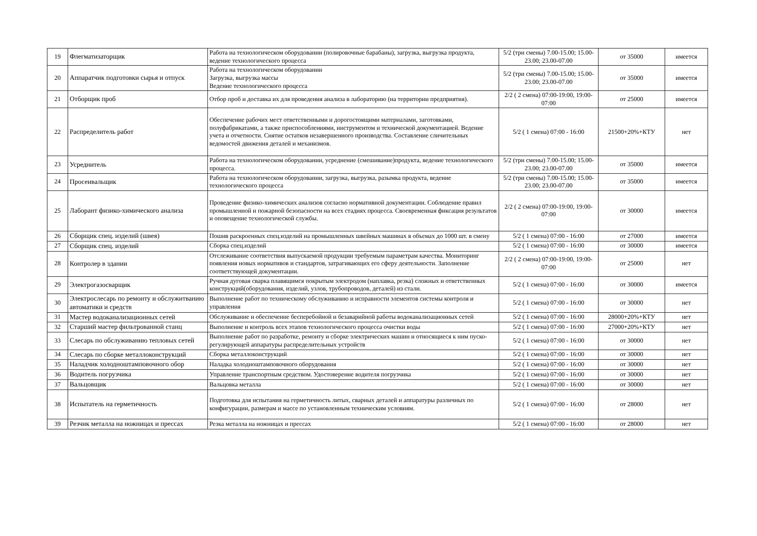| 19 | Флегматизаторщик | Работа на технологическом оборудовании (полировочные барабаны), загрузка, выгрузка продукта, ведение технологического процесса | 5/2 (три смены) 7.00-15.00; 15.00-23.00; 23.00-07.00 | от 35000 | имеется |
| 20 | Аппаратчик подготовки сырья и отпуск | Работа на технологическом оборудовании Загрузка, выгрузка массы Ведение технологического процесса | 5/2 (три смены) 7.00-15.00; 15.00-23.00; 23.00-07.00 | от 35000 | имеется |
| 21 | Отборщик проб | Отбор проб и доставка их для проведения анализа в лабораторию (на территории предприятия). | 2/2 ( 2 смена) 07:00-19:00, 19:00-07:00 | от 25000 | имеется |
| 22 | Распределитель работ | Обеспечение рабочих мест ответственными и дорогостоящими материалами, заготовками, полуфабрикатами, а также приспособлениями, инструментом и технической документацией. Ведение учета и отчетности. Снятие остатков незавершенного производства. Составление сличительных ведомостей движения деталей и механизмов. | 5/2 ( 1 смена) 07:00 - 16:00 | 21500+20%+КТУ | нет |
| 23 | Усреднитель | Работа на технологическом оборудовании, усреднение (смешивание)продукта, ведение технологического процесса. | 5/2 (три смены) 7.00-15.00; 15.00-23.00; 23.00-07.00 | от 35000 | имеется |
| 24 | Просеивальщик | Работа на технологическом оборудовании, загрузка, выгрузка, разымка продукта, ведение технологического процесса | 5/2 (три смены) 7.00-15.00; 15.00-23.00; 23.00-07.00 | от 35000 | имеется |
| 25 | Лаборант физико-химического анализа | Проведение физико-химических анализов согласно нормативной документации. Соблюдение правил промышленной и пожарной безопасности на всех стадиях процесса. Своевременная фиксация результатов и оповещение технологической службы. | 2/2 ( 2 смена) 07:00-19:00, 19:00-07:00 | от 30000 | имеется |
| 26 | Сборщик спец. изделий (швея) | Пошив раскроенных спец.изделий на промышленных швейных машинах в объемах до 1000 шт. в смену | 5/2 ( 1 смена) 07:00 - 16:00 | от 27000 | имеется |
| 27 | Сборщик спец. изделий | Сборка спец.изделий | 5/2 ( 1 смена) 07:00 - 16:00 | от 30000 | имеется |
| 28 | Контролер в здании | Отслеживание соответствия выпускаемой продукции требуемым параметрам качества. Мониторинг появления новых нормативов и стандартов, затрагивающих его сферу деятельности. Заполнение соответствующей документации. | 2/2 ( 2 смена) 07:00-19:00, 19:00-07:00 | от 25000 | нет |
| 29 | Электрогазосварщик | Ручная дуговая сварка плавящимся покрытым электродом (наплавка, резка) сложных и ответственных конструкций(оборудования, изделий, узлов, трубопроводов, деталей) из стали. | 5/2 ( 1 смена) 07:00 - 16:00 | от 30000 | имеется |
| 30 | Электрослесарь по ремонту и обслужитванию автоматики и средств | Выполнение работ по техническому обслуживанию и исправности элементов системы контроля и управления | 5/2 ( 1 смена) 07:00 - 16:00 | от 30000 | нет |
| 31 | Мастер водоканализационных сетей | Обслуживание и обеспечение бесперебойной и безаварийной работы водоканализационных сетей | 5/2 ( 1 смена) 07:00 - 16:00 | 28000+20%+КТУ | нет |
| 32 | Старший мастер фильтрованной станц | Выполнение и контроль всех этапов технологического процесса очистки воды | 5/2 ( 1 смена) 07:00 - 16:00 | 27000+20%+КТУ | нет |
| 33 | Слесарь по обслуживанию тепловых сетей | Выполнение работ по разработке, ремонту и сборке электрических машин и относящиеся к ним пуско-регулирующей аппаратуры распределительных устройств | 5/2 ( 1 смена) 07:00 - 16:00 | от 30000 | нет |
| 34 | Слесарь по сборке металлоконструкций | Сборка металлоконструкций | 5/2 ( 1 смена) 07:00 - 16:00 | от 30000 | нет |
| 35 | Наладчик холодноштамповочного обор | Наладка холодноштамповочного оборудования | 5/2 ( 1 смена) 07:00 - 16:00 | от 30000 | нет |
| 36 | Водитель погрузчика | Управление транспортным средством. Удостоверение водителя погрузчика | 5/2 ( 1 смена) 07:00 - 16:00 | от 30000 | нет |
| 37 | Вальцовщик | Вальцовка металла | 5/2 ( 1 смена) 07:00 - 16:00 | от 30000 | нет |
| 38 | Испытатель на герметичность | Подготовка для испытания на герметичность литых, сварных деталей и аппаратуры различных по конфигурации, размерам и массе по установленным техническим условиям. | 5/2 ( 1 смена) 07:00 - 16:00 | от 28000 | нет |
| 39 | Резчик металла на ножницах и прессах | Резка металла на ножницах и прессах | 5/2 ( 1 смена) 07:00 - 16:00 | от 28000 | нет |